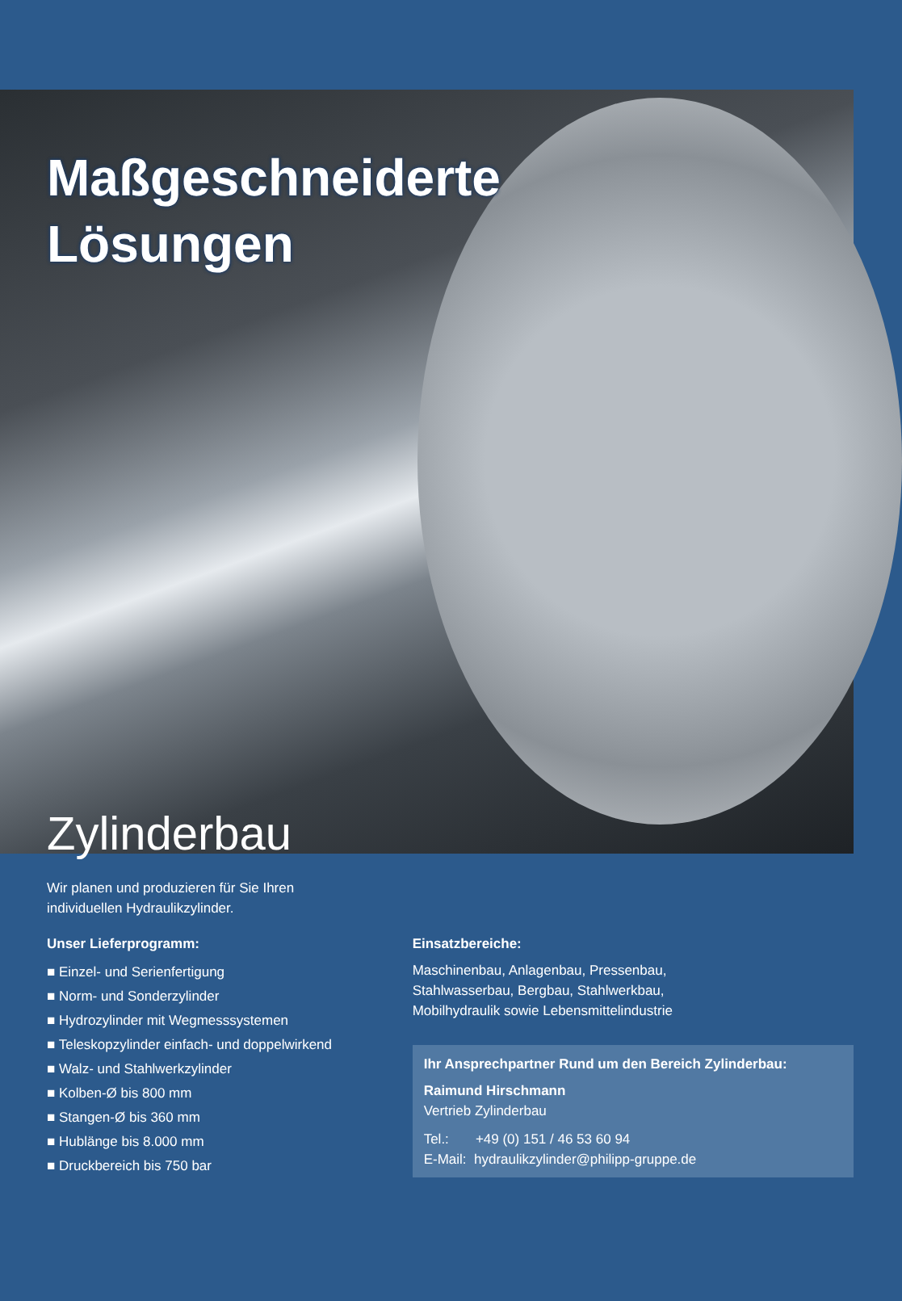Maßgeschneiderte
Lösungen
Zylinderbau
Wir planen und produzieren für Sie Ihren
individuellen Hydraulikzylinder.
Unser Lieferprogramm:
■ Einzel- und Serienfertigung
■ Norm- und Sonderzylinder
■ Hydrozylinder mit Wegmesssystemen
■ Teleskopzylinder einfach- und doppelwirkend
■ Walz- und Stahlwerkzylinder
■ Kolben-Ø bis 800 mm
■ Stangen-Ø bis 360 mm
■ Hublänge bis 8.000 mm
■ Druckbereich bis 750 bar
Einsatzbereiche:
Maschinenbau, Anlagenbau, Pressenbau,
Stahlwasserbau, Bergbau, Stahlwerkbau,
Mobilhydraulik sowie Lebensmittelindustrie
Ihr Ansprechpartner Rund um den Bereich Zylinderbau:
Raimund Hirschmann
Vertrieb Zylinderbau
Tel.: +49 (0) 151 / 46 53 60 94
E-Mail: hydraulikzylinder@philipp-gruppe.de